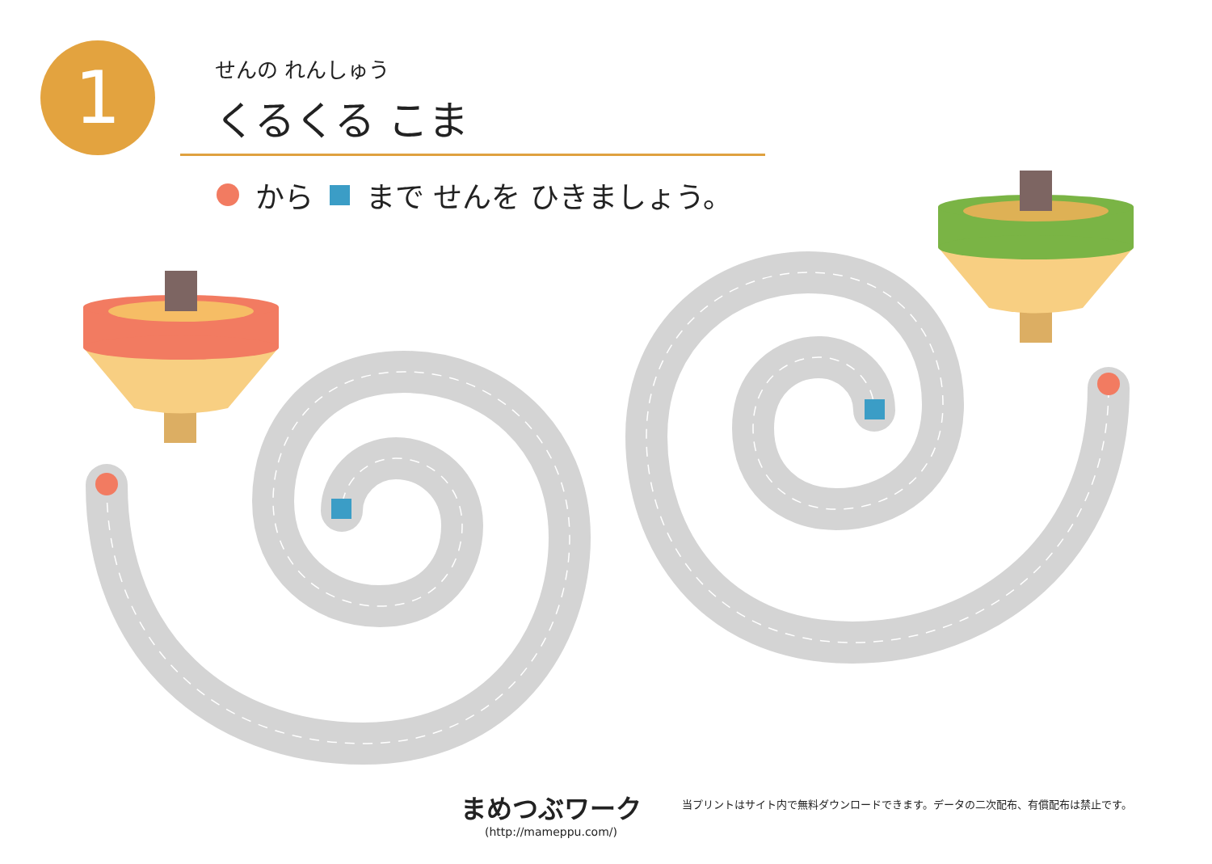1
せんの れんしゅう
くるくる こま
から まで せんを ひきましょう。
まめつぶワーク
(http://mameppu.com/)
当プリントはサイト内で無料ダウンロードできます。データの二次配布、有償配布は禁止です。